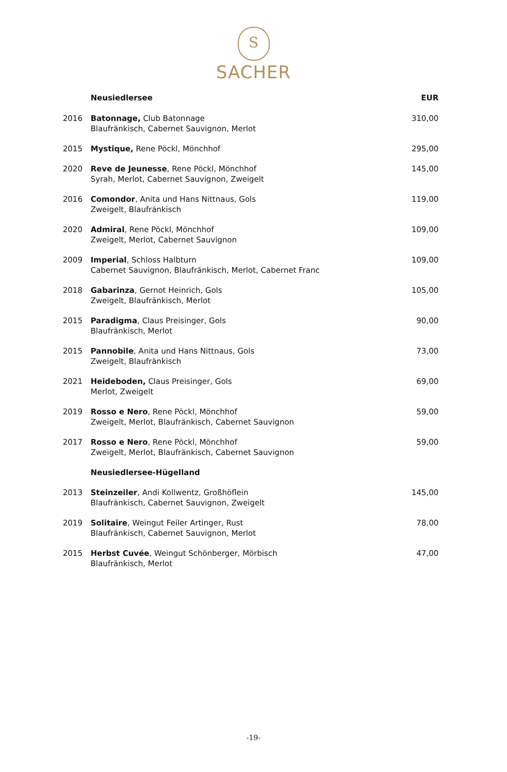S
SACHER
| | Neusiedlersee | EUR |
| --- | --- | --- |
| 2016 | Batonnage, Club Batonnage Blaufränkisch, Cabernet Sauvignon, Merlot | 310,00 |
| 2015 | Mystique, Rene Pöckl, Mönchhof | 295,00 |
| 2020 | Reve de Jeunesse , Rene Pöckl, Mönchhof Syrah, Merlot, Cabernet Sauvignon, Zweigelt | 145,00 |
| 2016 | Comondor , Anita und Hans Nittnaus, Gols Zweigelt, Blaufränkisch | 119,00 |
| 2020 | Admiral , Rene Pöckl, Mönchhof Zweigelt, Merlot, Cabernet Sauvignon | 109,00 |
| 2009 | Imperial , Schloss Halbturn Cabernet Sauvignon, Blaufränkisch, Merlot, Cabernet Franc | 109,00 |
| 2018 | Gabarinza , Gernot Heinrich, Gols Zweigelt, Blaufränkisch, Merlot | 105,00 |
| 2015 | Paradigma , Claus Preisinger, Gols Blaufränkisch, Merlot | 90,00 |
| 2015 | Pannobile , Anita und Hans Nittnaus, Gols Zweigelt, Blaufränkisch | 73,00 |
| 2021 | Heideboden, Claus Preisinger, Gols Merlot, Zweigelt | 69,00 |
| 2019 | Rosso e Nero , Rene Pöckl, Mönchhof Zweigelt, Merlot, Blaufränkisch, Cabernet Sauvignon | 59,00 |
| 2017 | Rosso e Nero , Rene Pöckl, Mönchhof Zweigelt, Merlot, Blaufränkisch, Cabernet Sauvignon | 59,00 |
| | Neusiedlersee-Hügelland | |
| 2013 | Steinzeiler , Andi Kollwentz, Großhöflein Blaufränkisch, Cabernet Sauvignon, Zweigelt | 145,00 |
| 2019 | Solitaire , Weingut Feiler Artinger, Rust Blaufränkisch, Cabernet Sauvignon, Merlot | 78,00 |
| 2015 | Herbst Cuvée , Weingut Schönberger, Mörbisch Blaufränkisch, Merlot | 47,00 |
-19-